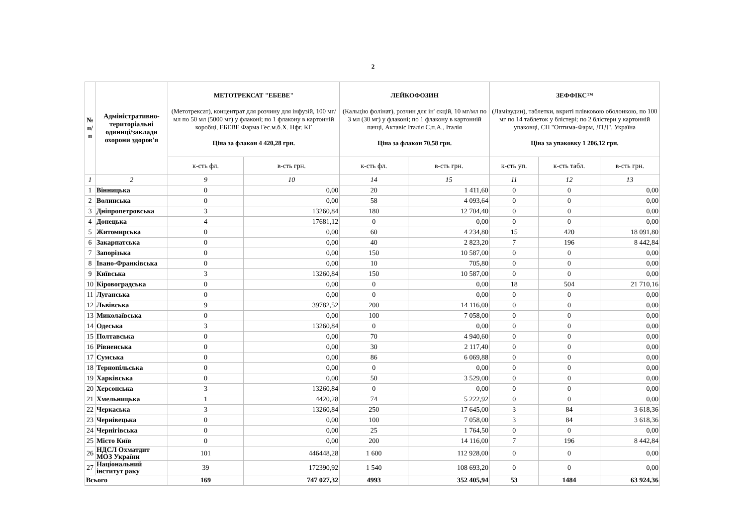2
| № п/п | Адміністративно- територіальні одиниці/заклади охорони здоров'я | МЕТОТРЕКСАТ "ЕБЕВЕ" (Метотрексат), концентрат для розчину для інфузій, 100 мг/мл по 50 мл (5000 мг) у флаконі; по 1 флакону в картонній коробці, ЕБЕВЕ Фарма Гес.м.б.Х. Нфг. КГ Ціна за флакон 4 420,28 грн. | | ЛЕЙКОФОЗИН (Кальцію фолінат), розчин для ін' єкцій, 10 мг/мл по 3 мл (30 мг) у флаконі; по 1 флакону в картонній пачці, Актавіс Італія С.п.А., Італія Ціна за флакон 70,58 грн. | | ЗЕФФІКС™ (Ламівудин), таблетки, вкриті плівковою оболонкою, по 100 мг по 14 таблеток у блістері; по 2 блістери у картонній упаковці, СП "Оптима-Фарм, ЛТД", Україна Ціна за упаковку 1 206,12 грн. | | |
| --- | --- | --- | --- | --- | --- | --- | --- | --- |
| | | к-сть фл. | в-сть грн. | к-сть фл. | в-сть грн. | к-сть уп. | к-сть табл. | в-сть грн. |
| 1 | 2 | 9 | 10 | 14 | 15 | 11 | 12 | 13 |
| 1 | Вінницька | 0 | 0,00 | 20 | 1 411,60 | 0 | 0 | 0,00 |
| 2 | Волинська | 0 | 0,00 | 58 | 4 093,64 | 0 | 0 | 0,00 |
| 3 | Дніпропетровська | 3 | 13260,84 | 180 | 12 704,40 | 0 | 0 | 0,00 |
| 4 | Донецька | 4 | 17681,12 | 0 | 0,00 | 0 | 0 | 0,00 |
| 5 | Житомирська | 0 | 0,00 | 60 | 4 234,80 | 15 | 420 | 18 091,80 |
| 6 | Закарпатська | 0 | 0,00 | 40 | 2 823,20 | 7 | 196 | 8 442,84 |
| 7 | Запорізька | 0 | 0,00 | 150 | 10 587,00 | 0 | 0 | 0,00 |
| 8 | Івано-Франківська | 0 | 0,00 | 10 | 705,80 | 0 | 0 | 0,00 |
| 9 | Київська | 3 | 13260,84 | 150 | 10 587,00 | 0 | 0 | 0,00 |
| 10 | Кіровоградська | 0 | 0,00 | 0 | 0,00 | 18 | 504 | 21 710,16 |
| 11 | Луганська | 0 | 0,00 | 0 | 0,00 | 0 | 0 | 0,00 |
| 12 | Львівська | 9 | 39782,52 | 200 | 14 116,00 | 0 | 0 | 0,00 |
| 13 | Миколаївська | 0 | 0,00 | 100 | 7 058,00 | 0 | 0 | 0,00 |
| 14 | Одеська | 3 | 13260,84 | 0 | 0,00 | 0 | 0 | 0,00 |
| 15 | Полтавська | 0 | 0,00 | 70 | 4 940,60 | 0 | 0 | 0,00 |
| 16 | Рівненська | 0 | 0,00 | 30 | 2 117,40 | 0 | 0 | 0,00 |
| 17 | Сумська | 0 | 0,00 | 86 | 6 069,88 | 0 | 0 | 0,00 |
| 18 | Тернопільська | 0 | 0,00 | 0 | 0,00 | 0 | 0 | 0,00 |
| 19 | Харківська | 0 | 0,00 | 50 | 3 529,00 | 0 | 0 | 0,00 |
| 20 | Херсонська | 3 | 13260,84 | 0 | 0,00 | 0 | 0 | 0,00 |
| 21 | Хмельницька | 1 | 4420,28 | 74 | 5 222,92 | 0 | 0 | 0,00 |
| 22 | Черкаська | 3 | 13260,84 | 250 | 17 645,00 | 3 | 84 | 3 618,36 |
| 23 | Чернівецька | 0 | 0,00 | 100 | 7 058,00 | 3 | 84 | 3 618,36 |
| 24 | Чернігівська | 0 | 0,00 | 25 | 1 764,50 | 0 | 0 | 0,00 |
| 25 | Місто Київ | 0 | 0,00 | 200 | 14 116,00 | 7 | 196 | 8 442,84 |
| 26 | НДСЛ Охматдит МОЗ України | 101 | 446448,28 | 1 600 | 112 928,00 | 0 | 0 | 0,00 |
| 27 | Національний інститут раку | 39 | 172390,92 | 1 540 | 108 693,20 | 0 | 0 | 0,00 |
| Всього | | 169 | 747 027,32 | 4993 | 352 405,94 | 53 | 1484 | 63 924,36 |